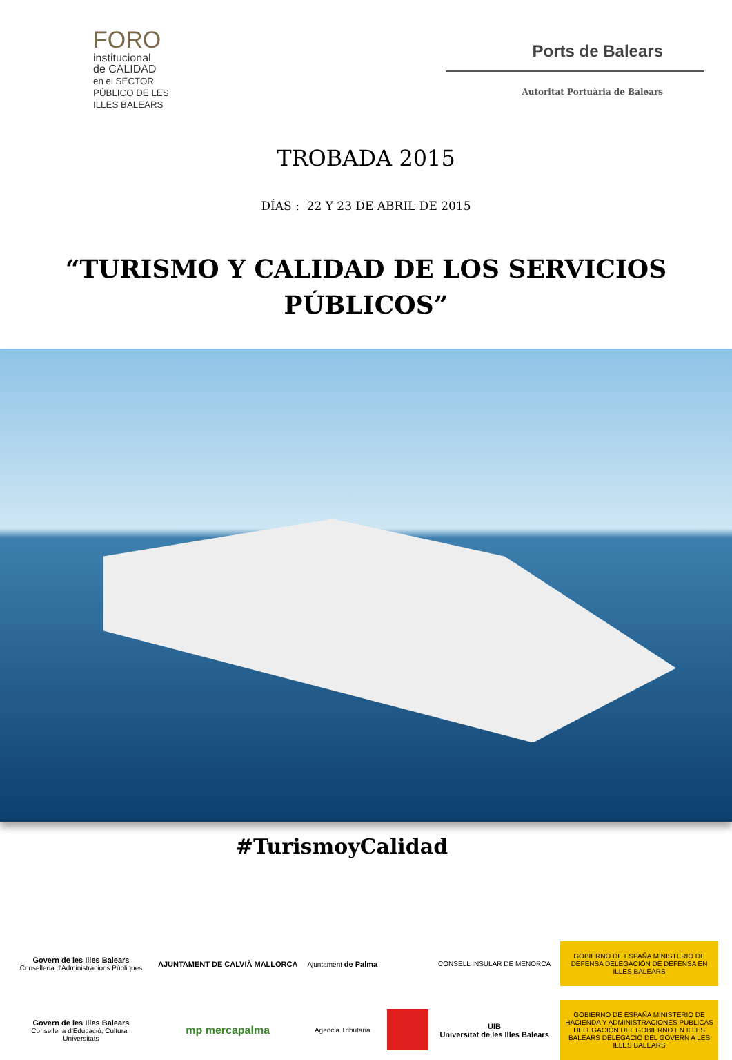FORO
institucional
de CALIDAD
en el SECTOR PÚBLICO DE LES ILLES BALEARS
Ports de Balears
Autoritat Portuària de Balears
TROBADA 2015
DÍAS : 22 Y 23 DE ABRIL DE 2015
“TURISMO Y CALIDAD DE LOS SERVICIOS PÚBLICOS”
#TurismoyCalidad
Govern de les Illes Balears
Conselleria d'Administracions Públiques
AJUNTAMENT DE CALVIÀ MALLORCA
Ajuntament de Palma
CONSELL INSULAR DE MENORCA
GOBIERNO DE ESPAÑA MINISTERIO DE DEFENSA DELEGACIÓN DE DEFENSA EN ILLES BALEARS
Govern de les Illes Balears
Conselleria d'Educació, Cultura i Universitats
mp mercapalma
Agencia Tributaria
UIB
Universitat de les Illes Balears
GOBIERNO DE ESPAÑA MINISTERIO DE HACIENDA Y ADMINISTRACIONES PÚBLICAS DELEGACIÓN DEL GOBIERNO EN ILLES BALEARS DELEGACIÓ DEL GOVERN A LES ILLES BALEARS